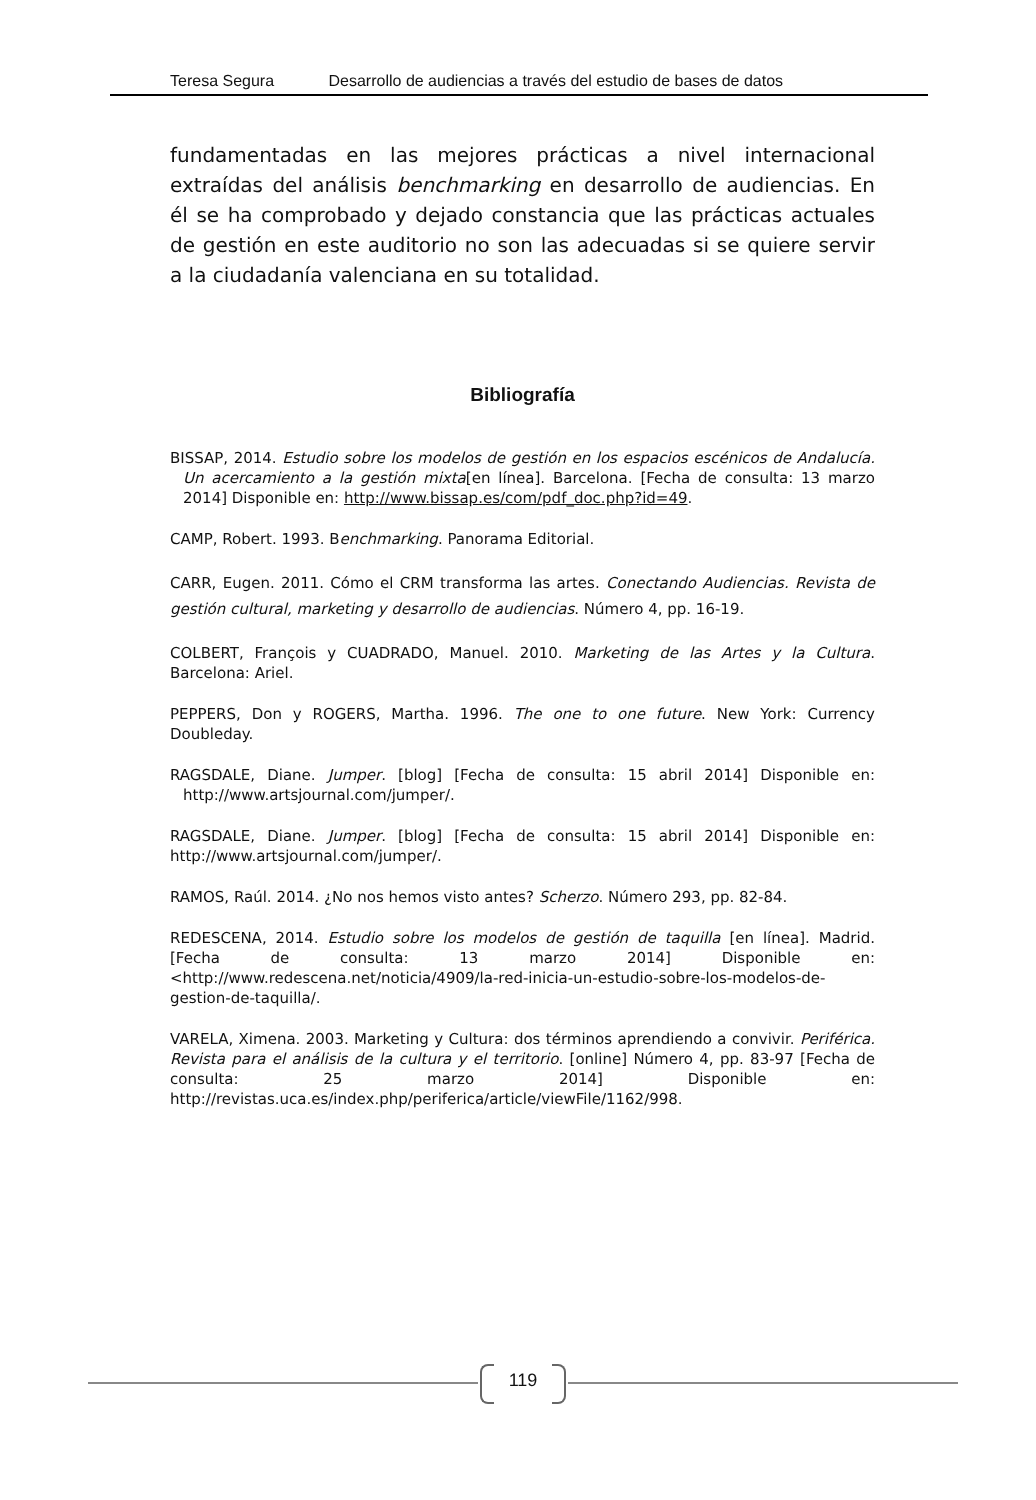Teresa Segura Desarrollo de audiencias a través del estudio de bases de datos
fundamentadas en las mejores prácticas a nivel internacional extraídas del análisis benchmarking en desarrollo de audiencias. En él se ha comprobado y dejado constancia que las prácticas actuales de gestión en este auditorio no son las adecuadas si se quiere servir a la ciudadanía valenciana en su totalidad.
Bibliografía
BISSAP, 2014. Estudio sobre los modelos de gestión en los espacios escénicos de Andalucía. Un acercamiento a la gestión mixta[en línea]. Barcelona. [Fecha de consulta: 13 marzo 2014] Disponible en: http://www.bissap.es/com/pdf_doc.php?id=49.
CAMP, Robert. 1993. Benchmarking. Panorama Editorial.
CARR, Eugen. 2011. Cómo el CRM transforma las artes. Conectando Audiencias. Revista de gestión cultural, marketing y desarrollo de audiencias. Número 4, pp. 16-19.
COLBERT, François y CUADRADO, Manuel. 2010. Marketing de las Artes y la Cultura. Barcelona: Ariel.
PEPPERS, Don y ROGERS, Martha. 1996. The one to one future. New York: Currency Doubleday.
RAGSDALE, Diane. Jumper. [blog] [Fecha de consulta: 15 abril 2014] Disponible en: http://www.artsjournal.com/jumper/.
RAGSDALE, Diane. Jumper. [blog] [Fecha de consulta: 15 abril 2014] Disponible en: http://www.artsjournal.com/jumper/.
RAMOS, Raúl. 2014. ¿No nos hemos visto antes? Scherzo. Número 293, pp. 82-84.
REDESCENA, 2014. Estudio sobre los modelos de gestión de taquilla [en línea]. Madrid. [Fecha de consulta: 13 marzo 2014] Disponible en: <http://www.redescena.net/noticia/4909/la-red-inicia-un-estudio-sobre-los-modelos-de-gestion-de-taquilla/.
VARELA, Ximena. 2003. Marketing y Cultura: dos términos aprendiendo a convivir. Periférica. Revista para el análisis de la cultura y el territorio. [online] Número 4, pp. 83-97 [Fecha de consulta: 25 marzo 2014] Disponible en: http://revistas.uca.es/index.php/periferica/article/viewFile/1162/998.
119